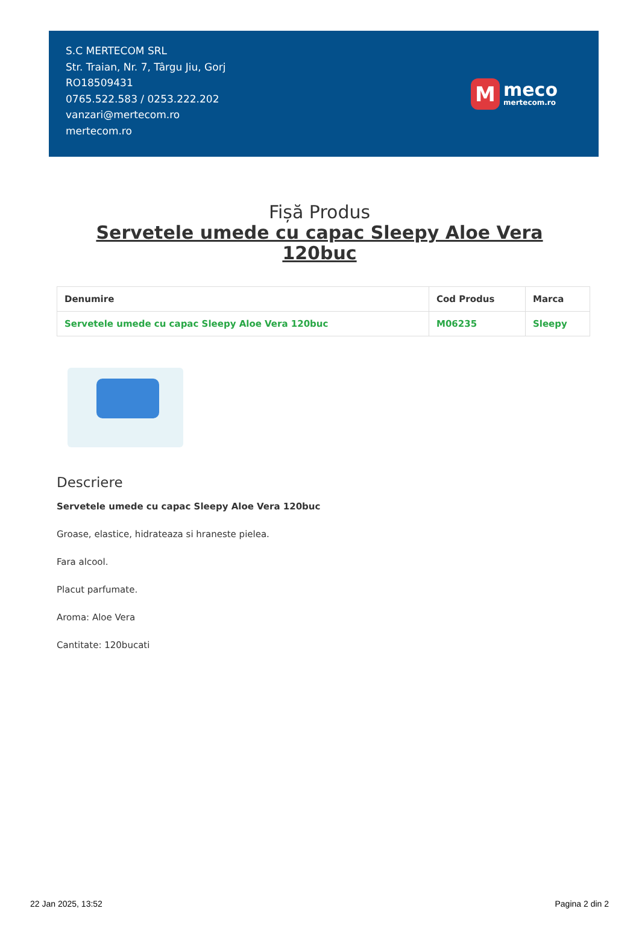S.C MERTECOM SRL
Str. Traian, Nr. 7, Târgu Jiu, Gorj
RO18509431
0765.522.583 / 0253.222.202
vanzari@mertecom.ro
mertecom.ro
M
meco
mertecom.ro
Fișă Produs
Servetele umede cu capac Sleepy Aloe Vera 120buc
| Denumire | Cod Produs | Marca |
| --- | --- | --- |
| Servetele umede cu capac Sleepy Aloe Vera 120buc | M06235 | Sleepy |
Descriere
Servetele umede cu capac Sleepy Aloe Vera 120buc
Groase, elastice, hidrateaza si hraneste pielea.
Fara alcool.
Placut parfumate.
Aroma: Aloe Vera
Cantitate: 120bucati
22 Jan 2025, 13:52 Pagina 2 din 2